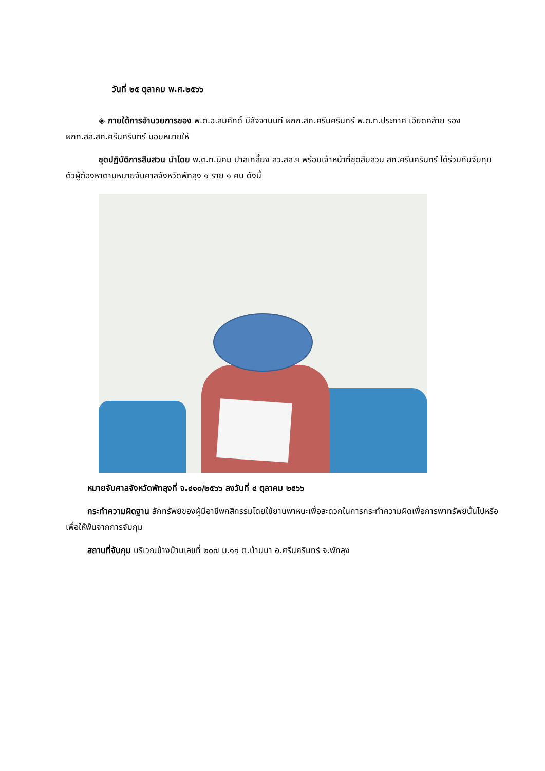วันที่ ๒๕ ตุลาคม พ.ศ.๒๕๖๖
◈ ภายใต้การอำนวยการของ พ.ต.อ.สมศักดิ์ มีสัจจานนท์ ผกก.สภ.ศรีนครินทร์ พ.ต.ท.ประกาศ เอียดคล้าย รองผกก.สส.สภ.ศรีนครินทร์ มอบหมายให้
ชุดปฏิบัติการสืบสวน นำโดย พ.ต.ท.นิคม ปาลเกลี้ยง สว.สส.ฯ พร้อมเจ้าหน้าที่ชุดสืบสวน สภ.ศรีนครินทร์ ได้ร่วมกันจับกุมตัวผู้ต้องหาตามหมายจับศาลจังหวัดพัทลุง ๑ ราย ๑ คน ดังนี้
หมายจับศาลจังหวัดพัทลุงที่ จ.๔๑๐/๒๕๖๖ ลงวันที่ ๔ ตุลาคม ๒๕๖๖
กระทำความผิดฐาน ลักทรัพย์ของผู้มีอาชีพกสิกรรมโดยใช้ยานพาหนะเพื่อสะดวกในการกระทำความผิดเพื่อการพาทรัพย์นั้นไปหรือเพื่อให้พ้นจากการจับกุม
สถานที่จับกุม บริเวณข้างบ้านเลขที่ ๒๐๗ ม.๑๑ ต.บ้านนา อ.ศรีนครินทร์ จ.พัทลุง